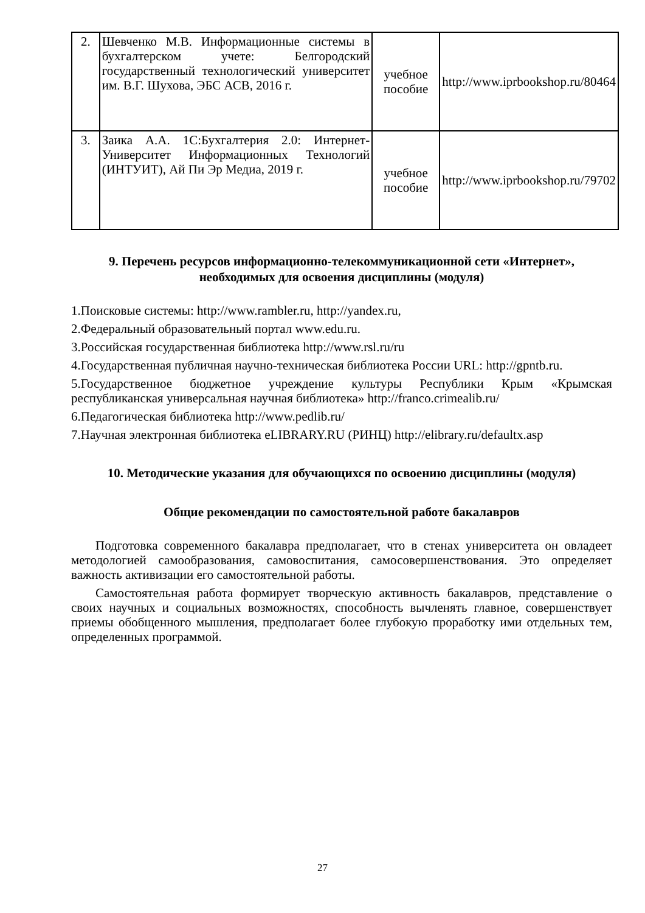| 2. | Шевченко М.В. Информационные системы в бухгалтерском учете: Белгородский государственный технологический университет им. В.Г. Шухова, ЭБС АСВ, 2016 г. | учебное пособие | http://www.iprbookshop.ru/80464 |
| 3. | Заика А.А. 1С:Бухгалтерия 2.0: Интернет-Университет Информационных Технологий (ИНТУИТ), Ай Пи Эр Медиа, 2019 г. | учебное пособие | http://www.iprbookshop.ru/79702 |
9. Перечень ресурсов информационно-телекоммуникационной сети «Интернет», необходимых для освоения дисциплины (модуля)
1.Поисковые системы: http://www.rambler.ru, http://yandex.ru,
2.Федеральный образовательный портал www.edu.ru.
3.Российская государственная библиотека http://www.rsl.ru/ru
4.Государственная публичная научно-техническая библиотека России URL: http://gpntb.ru.
5.Государственное бюджетное учреждение культуры Республики Крым «Крымская республиканская универсальная научная библиотека» http://franco.crimealib.ru/
6.Педагогическая библиотека http://www.pedlib.ru/
7.Научная электронная библиотека eLIBRARY.RU (РИНЦ) http://elibrary.ru/defaultx.asp
10. Методические указания для обучающихся по освоению дисциплины (модуля)
Общие рекомендации по самостоятельной работе бакалавров
Подготовка современного бакалавра предполагает, что в стенах университета он овладеет методологией самообразования, самовоспитания, самосовершенствования. Это определяет важность активизации его самостоятельной работы.
Самостоятельная работа формирует творческую активность бакалавров, представление о своих научных и социальных возможностях, способность вычленять главное, совершенствует приемы обобщенного мышления, предполагает более глубокую проработку ими отдельных тем, определенных программой.
27